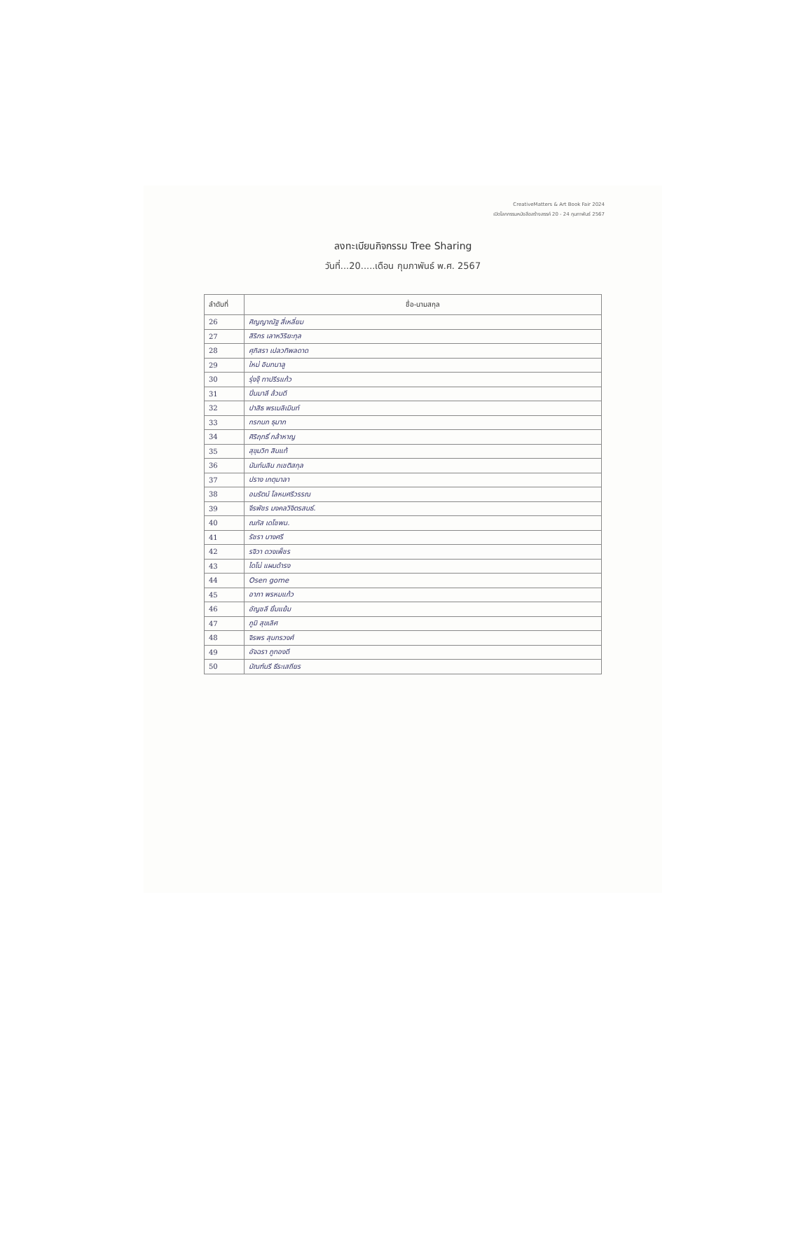CreativeMatters & Art Book Fair 2024
เปิดโลกกรรมหนังสือสร้างสรรค์ 20 - 24 กุมภาพันธ์ 2567
ลงทะเบียนกิจกรรม Tree Sharing
วันที่...20.....เดือน กุมภาพันธ์ พ.ศ. 2567
| ลำดับที่ | ชื่อ-นามสกุล |
| --- | --- |
| 26 | ศิญญาณัฐ สี่เหลี่ยม |
| 27 | สิริภร เลาหวิริยะกุล |
| 28 | ศุภิสรา เปลวทิพลดาด |
| 29 | ใหม่ อินทนาลู |
| 30 | รุ่งจุ๊ ทาปรีรแก้ว |
| 31 | ปิ่นมาลี ล้วนดี |
| 32 | ปาสิธ พรเมลิเมินท์ |
| 33 | กรกนก ธุมาก |
| 34 | ศิริฤทธิ์ กล้าหาญ |
| 35 | สุขุมวิท สินแท้ |
| 36 | นันท์นลิน ภเชติสกุล |
| 37 | ปราง เกตุมาลา |
| 38 | อมรัตน์ โลหนศรีวรรณ |
| 39 | จีรพัชร มงคลวิจิตรสนธ์. |
| 40 | ณภัส เดโชพน. |
| 41 | รัชรา บางศรี |
| 42 | รจิวา ดวงเพ็ชร |
| 43 | ไดโน่ แผนดำรง |
| 44 | Osen gome |
| 45 | อาภา พรหมแก้ว |
| 46 | อัญชลี ยิ้มแย้ม |
| 47 | ภูมิ สุขเลิศ |
| 48 | จิรพร สุนทรวงศ์ |
| 49 | อัจฉรา ภูทองดี |
| 50 | มัณฑ์นรี ธีระเสถียร |